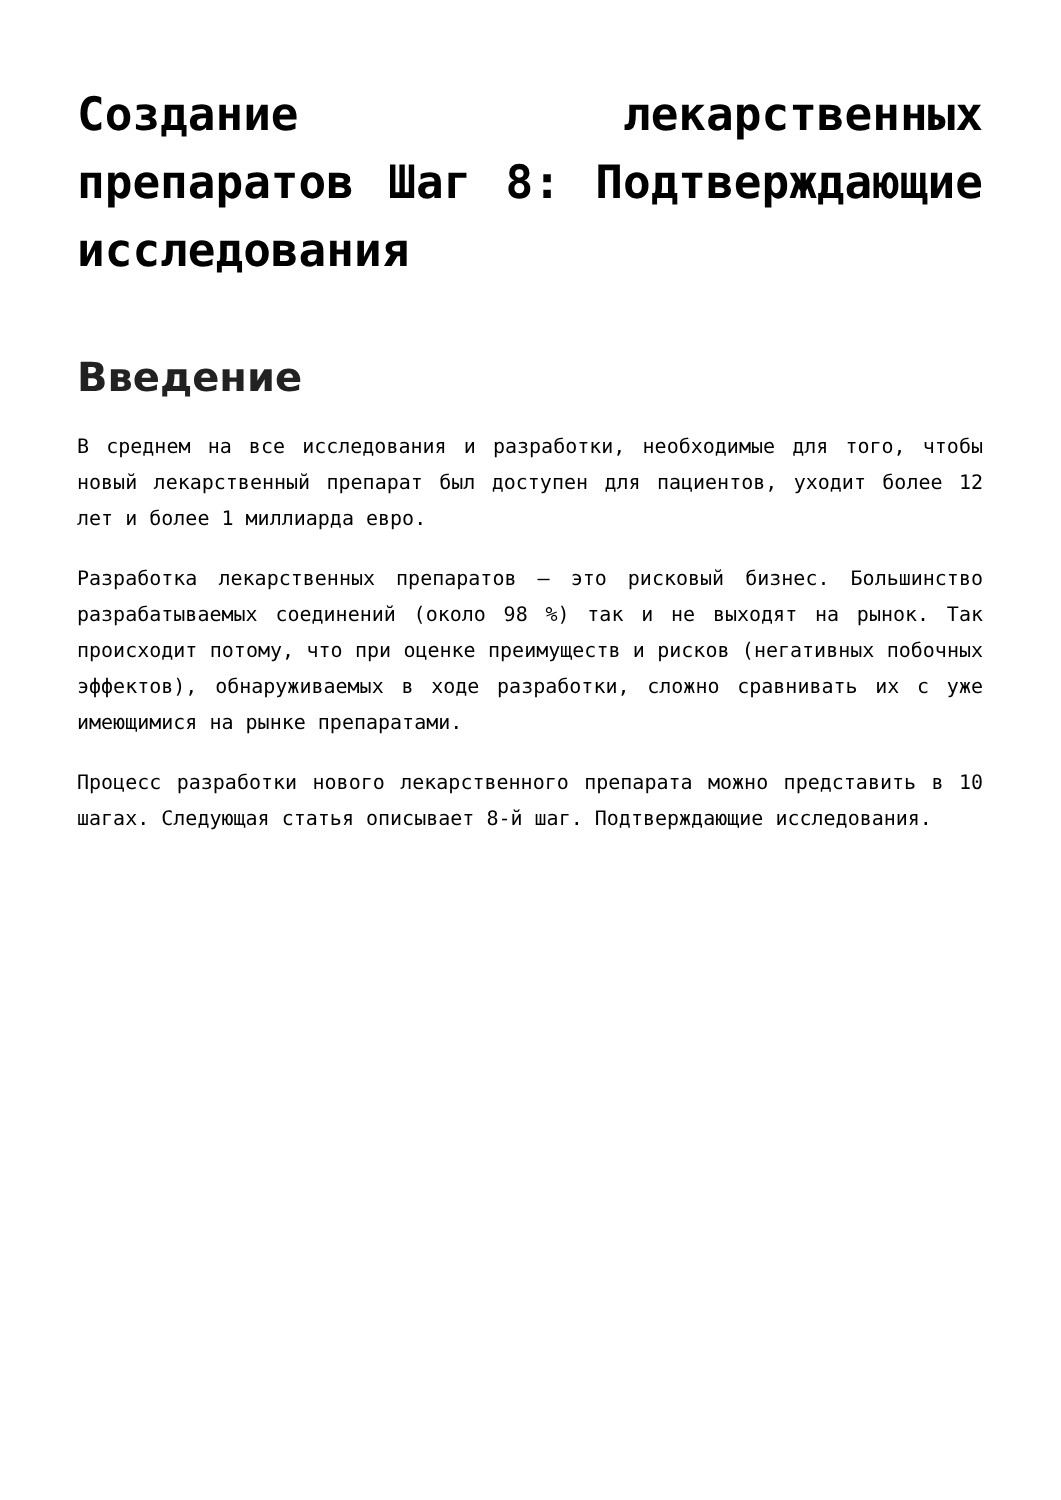Создание лекарственных препаратов Шаг 8: Подтверждающие исследования
Введение
В среднем на все исследования и разработки, необходимые для того, чтобы новый лекарственный препарат был доступен для пациентов, уходит более 12 лет и более 1 миллиарда евро.
Разработка лекарственных препаратов – это рисковый бизнес. Большинство разрабатываемых соединений (около 98 %) так и не выходят на рынок. Так происходит потому, что при оценке преимуществ и рисков (негативных побочных эффектов), обнаруживаемых в ходе разработки, сложно сравнивать их с уже имеющимися на рынке препаратами.
Процесс разработки нового лекарственного препарата можно представить в 10 шагах. Следующая статья описывает 8-й шаг. Подтверждающие исследования.